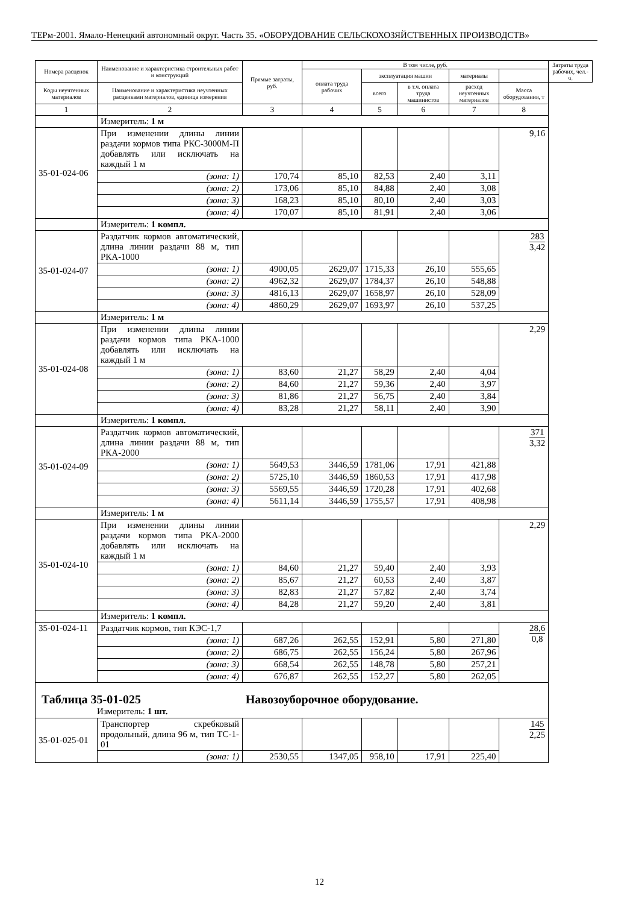ТЕРм-2001. Ямало-Ненецкий автономный округ. Часть 35. «ОБОРУДОВАНИЕ СЕЛЬСКОХОЗЯЙСТВЕННЫХ ПРОИЗВОДСТВ»
| Номера расценок | Наименование и характеристика строительных работ и конструкций | Прямые затраты, руб. | В том числе, руб. | | | | | Затраты труда рабочих, чел.-ч. |
| --- | --- | --- | --- | --- | --- | --- | --- | --- |
| | | | оплата труда рабочих | эксплуатация машин | | материалы | | |
| Коды неучтенных материалов | Наименование и характеристика неучтенных расценками материалов, единица измерения | | | всего | в т.ч. оплата труда машинистов | расход неучтенных материалов | Масса оборудования, т | |
| 1 | 2 | 3 | 4 | 5 | 6 | 7 | 8 | |
| | Измеритель: 1 м | | | | | | | |
| 35-01-024-06 | При изменении длины линии раздачи кормов типа РКС-3000М-П добавлять или исключать на каждый 1 м | | | | | | 9,16 | |
| | (зона: 1) | 170,74 | 85,10 | 82,53 | 2,40 | 3,11 | | |
| | (зона: 2) | 173,06 | 85,10 | 84,88 | 2,40 | 3,08 | | |
| | (зона: 3) | 168,23 | 85,10 | 80,10 | 2,40 | 3,03 | | |
| | (зона: 4) | 170,07 | 85,10 | 81,91 | 2,40 | 3,06 | | |
| | Измеритель: 1 компл. | | | | | | | |
| 35-01-024-07 | Раздатчик кормов автоматический, длина линии раздачи 88 м, тип РКА-1000 | | | | | | 283 3,42 | |
| | (зона: 1) | 4900,05 | 2629,07 | 1715,33 | 26,10 | 555,65 | | |
| | (зона: 2) | 4962,32 | 2629,07 | 1784,37 | 26,10 | 548,88 | | |
| | (зона: 3) | 4816,13 | 2629,07 | 1658,97 | 26,10 | 528,09 | | |
| | (зона: 4) | 4860,29 | 2629,07 | 1693,97 | 26,10 | 537,25 | | |
| | Измеритель: 1 м | | | | | | | |
| 35-01-024-08 | При изменении длины линии раздачи кормов типа РКА-1000 добавлять или исключать на каждый 1 м | | | | | | 2,29 | |
| | (зона: 1) | 83,60 | 21,27 | 58,29 | 2,40 | 4,04 | | |
| | (зона: 2) | 84,60 | 21,27 | 59,36 | 2,40 | 3,97 | | |
| | (зона: 3) | 81,86 | 21,27 | 56,75 | 2,40 | 3,84 | | |
| | (зона: 4) | 83,28 | 21,27 | 58,11 | 2,40 | 3,90 | | |
| | Измеритель: 1 компл. | | | | | | | |
| 35-01-024-09 | Раздатчик кормов автоматический, длина линии раздачи 88 м, тип РКА-2000 | | | | | | 371 3,32 | |
| | (зона: 1) | 5649,53 | 3446,59 | 1781,06 | 17,91 | 421,88 | | |
| | (зона: 2) | 5725,10 | 3446,59 | 1860,53 | 17,91 | 417,98 | | |
| | (зона: 3) | 5569,55 | 3446,59 | 1720,28 | 17,91 | 402,68 | | |
| | (зона: 4) | 5611,14 | 3446,59 | 1755,57 | 17,91 | 408,98 | | |
| | Измеритель: 1 м | | | | | | | |
| 35-01-024-10 | При изменении длины линии раздачи кормов типа РКА-2000 добавлять или исключать на каждый 1 м | | | | | | 2,29 | |
| | (зона: 1) | 84,60 | 21,27 | 59,40 | 2,40 | 3,93 | | |
| | (зона: 2) | 85,67 | 21,27 | 60,53 | 2,40 | 3,87 | | |
| | (зона: 3) | 82,83 | 21,27 | 57,82 | 2,40 | 3,74 | | |
| | (зона: 4) | 84,28 | 21,27 | 59,20 | 2,40 | 3,81 | | |
| | Измеритель: 1 компл. | | | | | | | |
| 35-01-024-11 | Раздатчик кормов, тип КЭС-1,7 | | | | | | 28,6 0,8 | |
| | (зона: 1) | 687,26 | 262,55 | 152,91 | 5,80 | 271,80 | | |
| | (зона: 2) | 686,75 | 262,55 | 156,24 | 5,80 | 267,96 | | |
| | (зона: 3) | 668,54 | 262,55 | 148,78 | 5,80 | 257,21 | | |
| | (зона: 4) | 676,87 | 262,55 | 152,27 | 5,80 | 262,05 | | |
| Таблица 35-01-025 Навозоуборочное оборудование. Измеритель: 1 шт. | | | | | | | | |
| 35-01-025-01 | Транспортер скребковый продольный, длина 96 м, тип ТС-1-01 | | | | | | 145 2,25 | |
| | (зона: 1) | 2530,55 | 1347,05 | 958,10 | 17,91 | 225,40 | | |
12